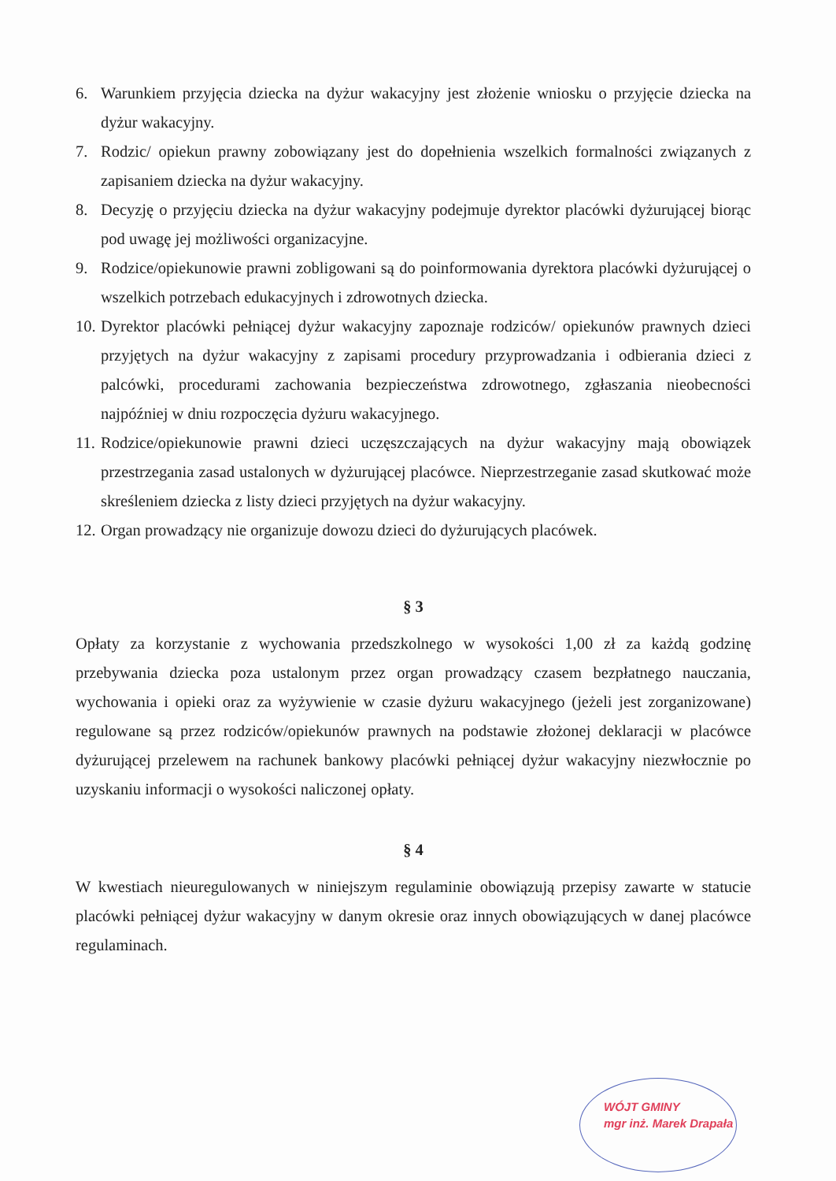6. Warunkiem przyjęcia dziecka na dyżur wakacyjny jest złożenie wniosku o przyjęcie dziecka na dyżur wakacyjny.
7. Rodzic/ opiekun prawny zobowiązany jest do dopełnienia wszelkich formalności związanych z zapisaniem dziecka na dyżur wakacyjny.
8. Decyzję o przyjęciu dziecka na dyżur wakacyjny podejmuje dyrektor placówki dyżurującej biorąc pod uwagę jej możliwości organizacyjne.
9. Rodzice/opiekunowie prawni zobligowani są do poinformowania dyrektora placówki dyżurującej o wszelkich potrzebach edukacyjnych i zdrowotnych dziecka.
10. Dyrektor placówki pełniącej dyżur wakacyjny zapoznaje rodziców/ opiekunów prawnych dzieci przyjętych na dyżur wakacyjny z zapisami procedury przyprowadzania i odbierania dzieci z palcówki, procedurami zachowania bezpieczeństwa zdrowotnego, zgłaszania nieobecności najpóźniej w dniu rozpoczęcia dyżuru wakacyjnego.
11. Rodzice/opiekunowie prawni dzieci uczęszczających na dyżur wakacyjny mają obowiązek przestrzegania zasad ustalonych w dyżurującej placówce. Nieprzestrzeganie zasad skutkować może skreśleniem dziecka z listy dzieci przyjętych na dyżur wakacyjny.
12. Organ prowadzący nie organizuje dowozu dzieci do dyżurujących placówek.
§ 3
Opłaty za korzystanie z wychowania przedszkolnego w wysokości 1,00 zł za każdą godzinę przebywania dziecka poza ustalonym przez organ prowadzący czasem bezpłatnego nauczania, wychowania i opieki oraz za wyżywienie w czasie dyżuru wakacyjnego (jeżeli jest zorganizowane) regulowane są przez rodziców/opiekunów prawnych na podstawie złożonej deklaracji w placówce dyżurującej przelewem na rachunek bankowy placówki pełniącej dyżur wakacyjny niezwłocznie po uzyskaniu informacji o wysokości naliczonej opłaty.
§ 4
W kwestiach nieuregulowanych w niniejszym regulaminie obowiązują przepisy zawarte w statucie placówki pełniącej dyżur wakacyjny w danym okresie oraz innych obowiązujących w danej placówce regulaminach.
WÓJT GMINY
mgr inż. Marek Drapała